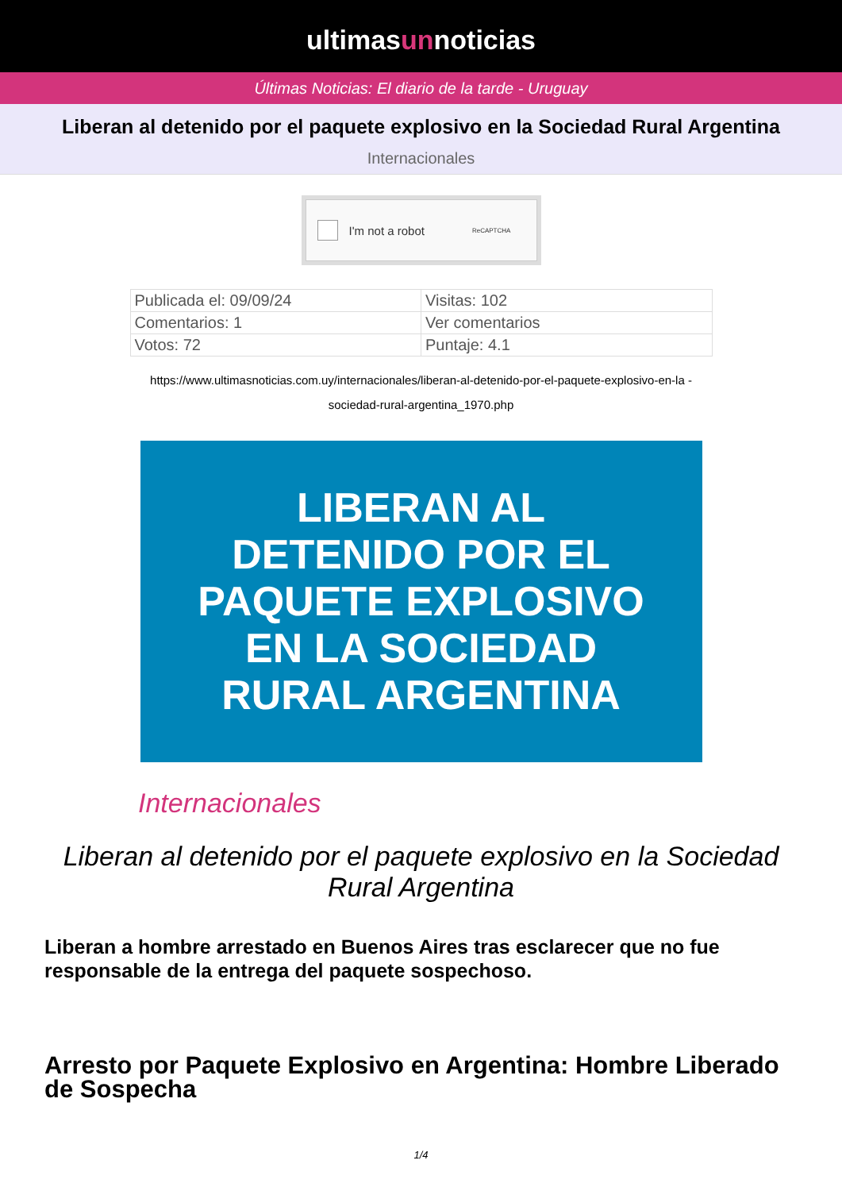ultimasunnoticias
Últimas Noticias: El diario de la tarde - Uruguay
Liberan al detenido por el paquete explosivo en la Sociedad Rural Argentina
Internacionales
I'm not a robot ReCAPTCHA
| Publicada el: 09/09/24 | Visitas: 102 |
| Comentarios: 1 | Ver comentarios |
| Votos: 72 | Puntaje: 4.1 |
https://www.ultimasnoticias.com.uy/internacionales/liberan-al-detenido-por-el-paquete-explosivo-en-la -sociedad-rural-argentina_1970.php
LIBERAN AL
DETENIDO POR EL
PAQUETE EXPLOSIVO
EN LA SOCIEDAD
RURAL ARGENTINA
Internacionales
Liberan al detenido por el paquete explosivo en la Sociedad Rural Argentina
Liberan a hombre arrestado en Buenos Aires tras esclarecer que no fue responsable de la entrega del paquete sospechoso.
Arresto por Paquete Explosivo en Argentina: Hombre Liberado de Sospecha
1/4